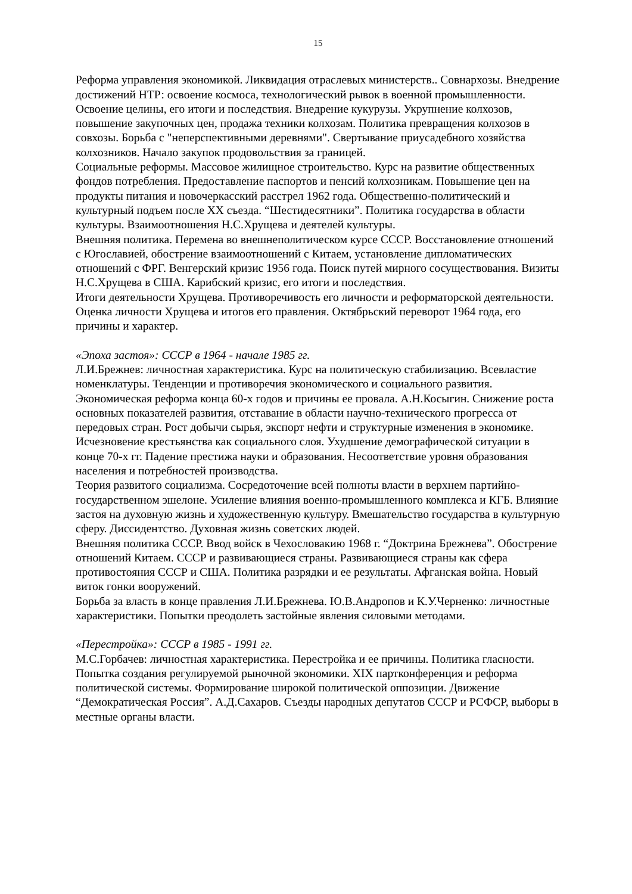15
Реформа управления экономикой. Ликвидация отраслевых министерств.. Совнархозы. Внедрение достижений НТР: освоение космоса, технологический рывок в военной промышленности. Освоение целины, его итоги и последствия. Внедрение кукурузы. Укрупнение колхозов, повышение закупочных цен, продажа техники колхозам. Политика превращения колхозов в совхозы. Борьба с "неперспективными деревнями". Свертывание приусадебного хозяйства колхозников. Начало закупок продовольствия за границей.
Социальные реформы. Массовое жилищное строительство. Курс на развитие общественных фондов потребления. Предоставление паспортов и пенсий колхозникам. Повышение цен на продукты питания и новочеркасский расстрел 1962 года. Общественно-политический и культурный подъем после XX съезда. “Шестидесятники”. Политика государства в области культуры. Взаимоотношения Н.С.Хрущева и деятелей культуры.
Внешняя политика. Перемена во внешнеполитическом курсе СССР. Восстановление отношений с Югославией, обострение взаимоотношений с Китаем, установление дипломатических отношений с ФРГ. Венгерский кризис 1956 года. Поиск путей мирного сосуществования. Визиты Н.С.Хрущева в США. Карибский кризис, его итоги и последствия.
Итоги деятельности Хрущева. Противоречивость его личности и реформаторской деятельности. Оценка личности Хрущева и итогов его правления. Октябрьский переворот 1964 года, его причины и характер.
«Эпоха застоя»: СССР в 1964 - начале 1985 гг.
Л.И.Брежнев: личностная характеристика. Курс на политическую стабилизацию. Всевластие номенклатуры. Тенденции и противоречия экономического и социального развития. Экономическая реформа конца 60-х годов и причины ее провала. А.Н.Косыгин. Снижение роста основных показателей развития, отставание в области научно-технического прогресса от передовых стран. Рост добычи сырья, экспорт нефти и структурные изменения в экономике. Исчезновение крестьянства как социального слоя. Ухудшение демографической ситуации в конце 70-х гг. Падение престижа науки и образования. Несоответствие уровня образования населения и потребностей производства.
Теория развитого социализма. Сосредоточение всей полноты власти в верхнем партийно-государственном эшелоне. Усиление влияния военно-промышленного комплекса и КГБ. Влияние застоя на духовную жизнь и художественную культуру. Вмешательство государства в культурную сферу. Диссидентство. Духовная жизнь советских людей.
Внешняя политика СССР. Ввод войск в Чехословакию 1968 г. “Доктрина Брежнева”. Обострение отношений Китаем. СССР и развивающиеся страны. Развивающиеся страны как сфера противостояния СССР и США. Политика разрядки и ее результаты. Афганская война. Новый виток гонки вооружений.
Борьба за власть в конце правления Л.И.Брежнева. Ю.В.Андропов и К.У.Черненко: личностные характеристики. Попытки преодолеть застойные явления силовыми методами.
«Перестройка»: СССР в 1985 - 1991 гг.
М.С.Горбачев: личностная характеристика. Перестройка и ее причины. Политика гласности. Попытка создания регулируемой рыночной экономики. XIX партконференция и реформа политической системы. Формирование широкой политической оппозиции. Движение “Демократическая Россия”. А.Д.Сахаров. Съезды народных депутатов СССР и РСФСР, выборы в местные органы власти.